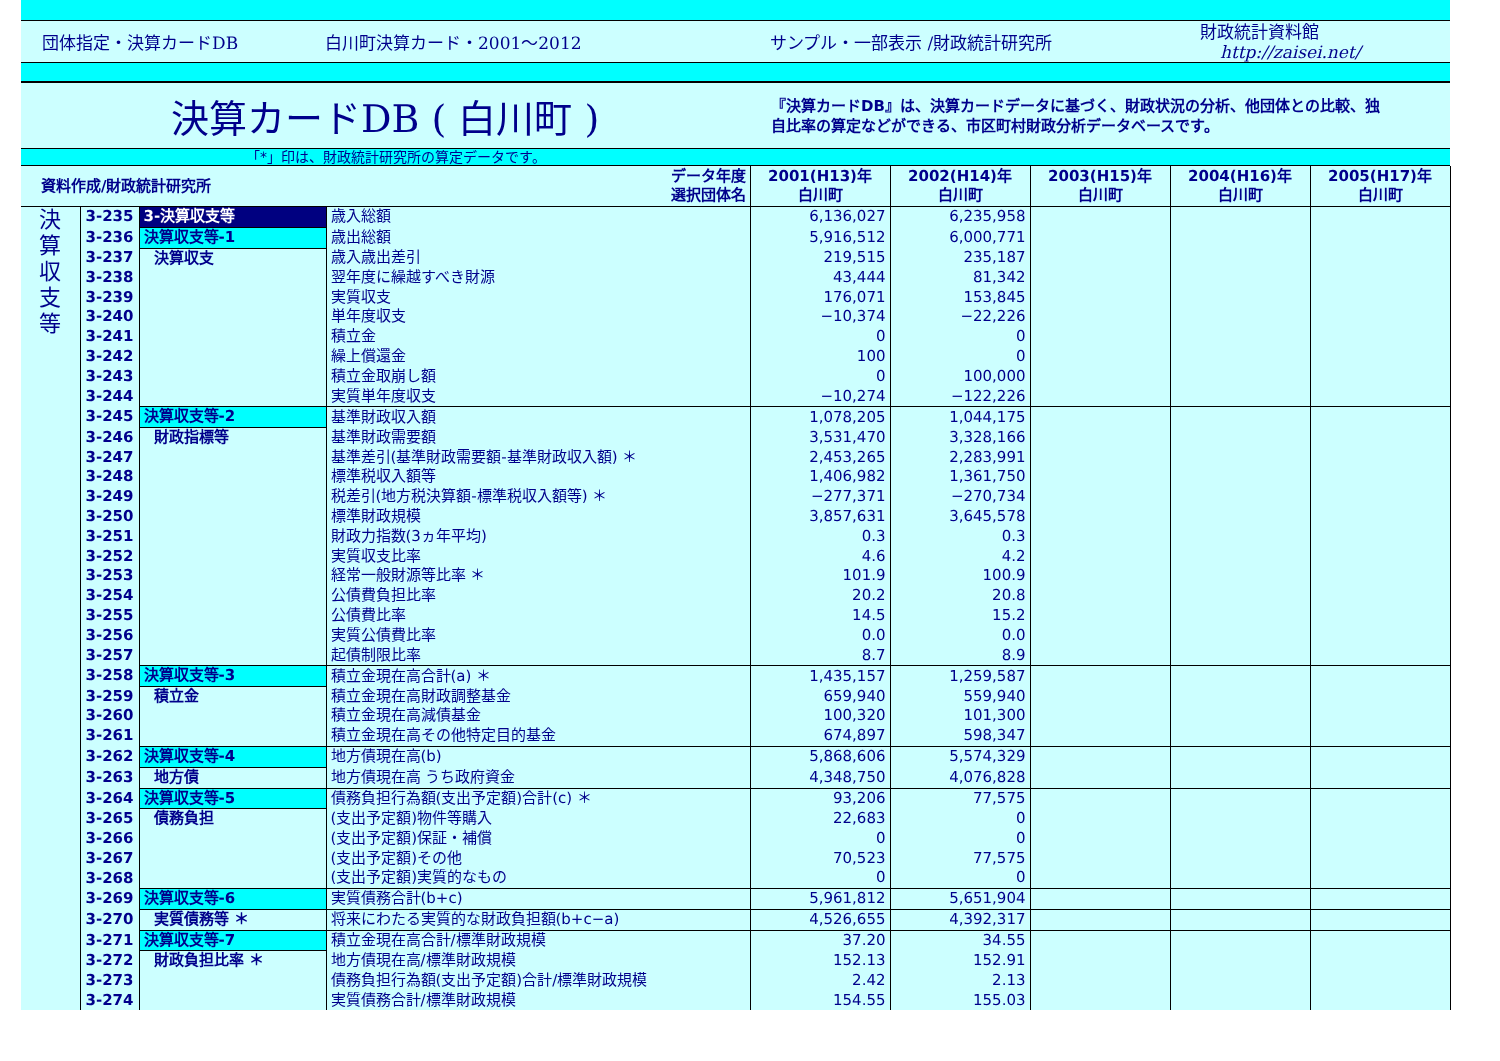団体指定・決算カードDB 白川町決算カード・2001～2012 サンプル・一部表示 /財政統計研究所
財政統計資料館
http://zaisei.net/
決算カードDB ( 白川町 )
『決算カードDB』は、決算カードデータに基づく、財政状況の分析、他団体との比較、独
自比率の算定などができる、市区町村財政分析データベースです。
「*」印は、財政統計研究所の算定データです。
| 資料作成/財政統計研究所 | | | データ年度 選択団体名 | 2001(H13)年 白川町 | 2002(H14)年 白川町 | 2003(H15)年 白川町 | 2004(H16)年 白川町 | 2005(H17)年 白川町 |
| --- | --- | --- | --- | --- | --- | --- | --- | --- |
| 決 算 収 支 等 | 3-235 | 3-決算収支等 | 歳入総額 | 6,136,027 | 6,235,958 | | | |
| | 3-236 | 決算収支等-1 | 歳出総額 | 5,916,512 | 6,000,771 | | | |
| | 3-237 | 決算収支 | 歳入歳出差引 | 219,515 | 235,187 | | | |
| | 3-238 | | 翌年度に繰越すべき財源 | 43,444 | 81,342 | | | |
| | 3-239 | | 実質収支 | 176,071 | 153,845 | | | |
| | 3-240 | | 単年度収支 | −10,374 | −22,226 | | | |
| | 3-241 | | 積立金 | 0 | 0 | | | |
| | 3-242 | | 繰上償還金 | 100 | 0 | | | |
| | 3-243 | | 積立金取崩し額 | 0 | 100,000 | | | |
| | 3-244 | | 実質単年度収支 | −10,274 | −122,226 | | | |
| | 3-245 | 決算収支等-2 | 基準財政収入額 | 1,078,205 | 1,044,175 | | | |
| | 3-246 | 財政指標等 | 基準財政需要額 | 3,531,470 | 3,328,166 | | | |
| | 3-247 | | 基準差引(基準財政需要額-基準財政収入額) ＊ | 2,453,265 | 2,283,991 | | | |
| | 3-248 | | 標準税収入額等 | 1,406,982 | 1,361,750 | | | |
| | 3-249 | | 税差引(地方税決算額-標準税収入額等) ＊ | −277,371 | −270,734 | | | |
| | 3-250 | | 標準財政規模 | 3,857,631 | 3,645,578 | | | |
| | 3-251 | | 財政力指数(3ヵ年平均) | 0.3 | 0.3 | | | |
| | 3-252 | | 実質収支比率 | 4.6 | 4.2 | | | |
| | 3-253 | | 経常一般財源等比率 ＊ | 101.9 | 100.9 | | | |
| | 3-254 | | 公債費負担比率 | 20.2 | 20.8 | | | |
| | 3-255 | | 公債費比率 | 14.5 | 15.2 | | | |
| | 3-256 | | 実質公債費比率 | 0.0 | 0.0 | | | |
| | 3-257 | | 起債制限比率 | 8.7 | 8.9 | | | |
| | 3-258 | 決算収支等-3 | 積立金現在高合計(a) ＊ | 1,435,157 | 1,259,587 | | | |
| | 3-259 | 積立金 | 積立金現在高財政調整基金 | 659,940 | 559,940 | | | |
| | 3-260 | | 積立金現在高減債基金 | 100,320 | 101,300 | | | |
| | 3-261 | | 積立金現在高その他特定目的基金 | 674,897 | 598,347 | | | |
| | 3-262 | 決算収支等-4 | 地方債現在高(b) | 5,868,606 | 5,574,329 | | | |
| | 3-263 | 地方債 | 地方債現在高 うち政府資金 | 4,348,750 | 4,076,828 | | | |
| | 3-264 | 決算収支等-5 | 債務負担行為額(支出予定額)合計(c) ＊ | 93,206 | 77,575 | | | |
| | 3-265 | 債務負担 | (支出予定額)物件等購入 | 22,683 | 0 | | | |
| | 3-266 | | (支出予定額)保証・補償 | 0 | 0 | | | |
| | 3-267 | | (支出予定額)その他 | 70,523 | 77,575 | | | |
| | 3-268 | | (支出予定額)実質的なもの | 0 | 0 | | | |
| | 3-269 | 決算収支等-6 | 実質債務合計(b+c) | 5,961,812 | 5,651,904 | | | |
| | 3-270 | 実質債務等 ＊ | 将来にわたる実質的な財政負担額(b+c−a) | 4,526,655 | 4,392,317 | | | |
| | 3-271 | 決算収支等-7 | 積立金現在高合計/標準財政規模 | 37.20 | 34.55 | | | |
| | 3-272 | 財政負担比率 ＊ | 地方債現在高/標準財政規模 | 152.13 | 152.91 | | | |
| | 3-273 | | 債務負担行為額(支出予定額)合計/標準財政規模 | 2.42 | 2.13 | | | |
| | 3-274 | | 実質債務合計/標準財政規模 | 154.55 | 155.03 | | | |